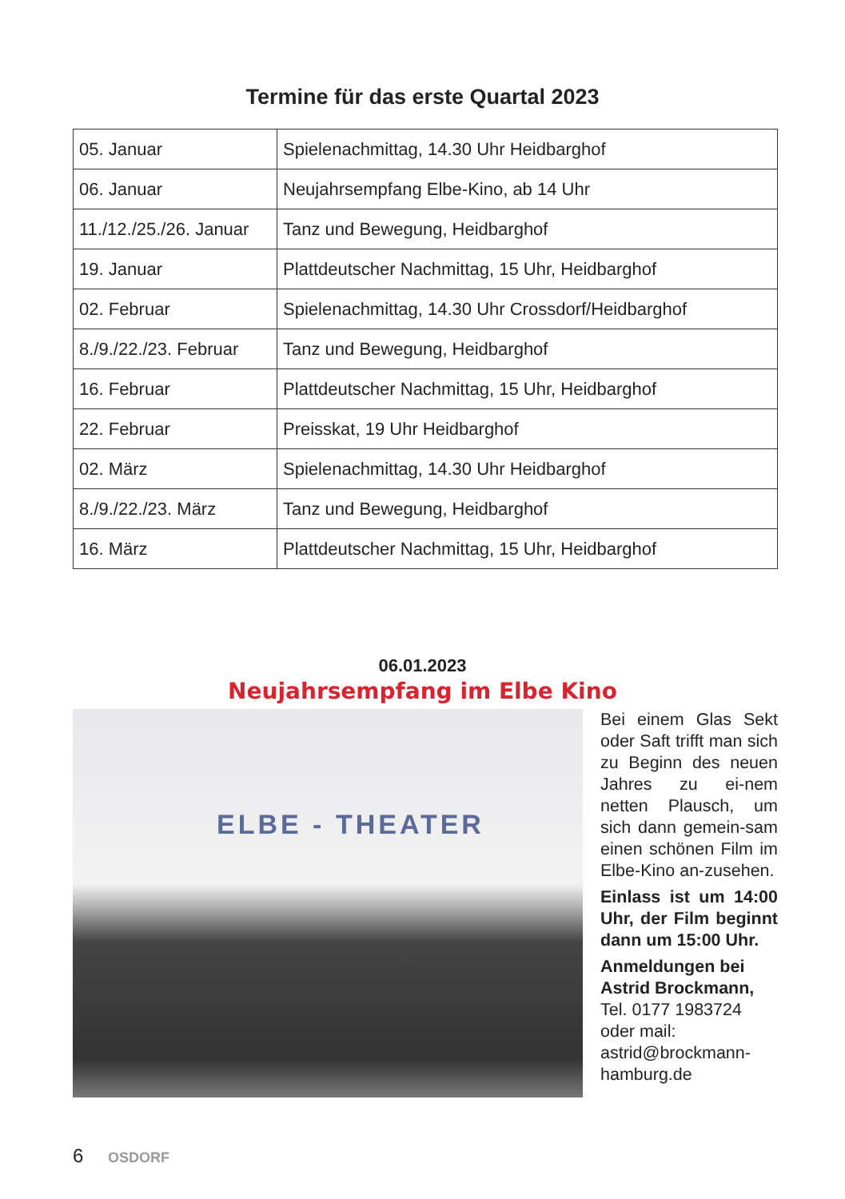Termine für das erste Quartal 2023
| 05. Januar | Spielenachmittag, 14.30 Uhr Heidbarghof |
| 06. Januar | Neujahrsempfang Elbe-Kino, ab 14 Uhr |
| 11./12./25./26. Januar | Tanz und Bewegung, Heidbarghof |
| 19. Januar | Plattdeutscher Nachmittag, 15 Uhr, Heidbarghof |
| 02. Februar | Spielenachmittag, 14.30 Uhr Crossdorf/Heidbarghof |
| 8./9./22./23. Februar | Tanz und Bewegung, Heidbarghof |
| 16. Februar | Plattdeutscher Nachmittag, 15 Uhr, Heidbarghof |
| 22. Februar | Preisskat, 19 Uhr Heidbarghof |
| 02. März | Spielenachmittag, 14.30 Uhr Heidbarghof |
| 8./9./22./23. März | Tanz und Bewegung, Heidbarghof |
| 16. März | Plattdeutscher Nachmittag, 15 Uhr, Heidbarghof |
06.01.2023
Neujahrsempfang im Elbe Kino
ELBE - THEATER
Bei einem Glas Sekt oder Saft trifft man sich zu Beginn des neuen Jahres zu ei-nem netten Plausch, um sich dann gemein-sam einen schönen Film im Elbe-Kino an-zusehen.
Einlass ist um 14:00 Uhr, der Film beginnt dann um 15:00 Uhr.
Anmeldungen bei Astrid Brockmann, Tel. 0177 1983724 oder mail: astrid@brockmann-hamburg.de
6 OSDORF